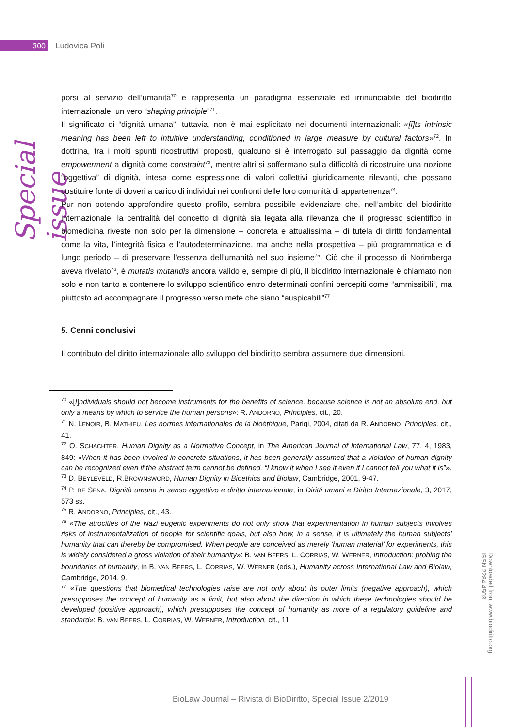300
Ludovica Poli
Special issue
porsi al servizio dell’umanità<sup>70</sup> e rappresenta un paradigma essenziale ed irrinunciabile del biodiritto internazionale, un vero “shaping principle”<sup>71</sup>.
Il significato di “dignità umana”, tuttavia, non è mai esplicitato nei documenti internazionali: «[i]ts intrinsic meaning has been left to intuitive understanding, conditioned in large measure by cultural factors»<sup>72</sup>. In dottrina, tra i molti spunti ricostruttivi proposti, qualcuno si è interrogato sul passaggio da dignità come empowerment a dignità come constraint<sup>73</sup>, mentre altri si soffermano sulla difficoltà di ricostruire una nozione “oggettiva” di dignità, intesa come espressione di valori collettivi giuridicamente rilevanti, che possano costituire fonte di doveri a carico di individui nei confronti delle loro comunità di appartenenza<sup>74</sup>.
Pur non potendo approfondire questo profilo, sembra possibile evidenziare che, nell’ambito del biodiritto internazionale, la centralità del concetto di dignità sia legata alla rilevanza che il progresso scientifico in biomedicina riveste non solo per la dimensione – concreta e attualissima – di tutela di diritti fondamentali come la vita, l’integrità fisica e l’autodeterminazione, ma anche nella prospettiva – più programmatica e di lungo periodo – di preservare l’essenza dell’umanità nel suo insieme<sup>75</sup>. Ciò che il processo di Norimberga aveva rivelato<sup>76</sup>, è mutatis mutandis ancora valido e, sempre di più, il biodiritto internazionale è chiamato non solo e non tanto a contenere lo sviluppo scientifico entro determinati confini percepiti come “ammissibili”, ma piuttosto ad accompagnare il progresso verso mete che siano “auspicabili”<sup>77</sup>.
5. Cenni conclusivi
Il contributo del diritto internazionale allo sviluppo del biodiritto sembra assumere due dimensioni.
<sup>70</sup> «[I]ndividuals should not become instruments for the benefits of science, because science is not an absolute end, but only a means by which to service the human persons»: R. ANDORNO, Principles, cit., 20.
<sup>71</sup> N. LENOIR, B. MATHIEU, Les normes internationales de la bioéthique, Parigi, 2004, citati da R. ANDORNO, Principles, cit., 41.
<sup>72</sup> O. SCHACHTER, Human Dignity as a Normative Concept, in The American Journal of International Law, 77, 4, 1983, 849: «When it has been invoked in concrete situations, it has been generally assumed that a violation of human dignity can be recognized even if the abstract term cannot be defined. “I know it when I see it even if I cannot tell you what it is”».
<sup>73</sup> D. BEYLEVELD, R.BROWNSWORD, Human Dignity in Bioethics and Biolaw, Cambridge, 2001, 9-47.
<sup>74</sup> P. DE SENA, Dignità umana in senso oggettivo e diritto internazionale, in Diritti umani e Diritto Internazionale, 3, 2017, 573 ss.
<sup>75</sup> R. ANDORNO, Principles, cit., 43.
<sup>76</sup> «The atrocities of the Nazi eugenic experiments do not only show that experimentation in human subjects involves risks of instrumentalization of people for scientific goals, but also how, in a sense, it is ultimately the human subjects’ humanity that can thereby be compromised. When people are conceived as merely ‘human material’ for experiments, this is widely considered a gross violation of their humanity»: B. VAN BEERS, L. CORRIAS, W. WERNER, Introduction: probing the boundaries of humanity, in B. VAN BEERS, L. CORRIAS, W. WERNER (eds.), Humanity across International Law and Biolaw, Cambridge, 2014, 9.
<sup>77</sup> «The questions that biomedical technologies raise are not only about its outer limits (negative approach), which presupposes the concept of humanity as a limit, but also about the direction in which these technologies should be developed (positive approach), which presupposes the concept of humanity as more of a regulatory guideline and standard»: B. VAN BEERS, L. CORRIAS, W. WERNER, Introduction, cit., 11
Downloaded from www.biodiritto.org.
ISSN 2284-4503
BioLaw Journal – Rivista di BioDiritto, Special Issue 2/2019